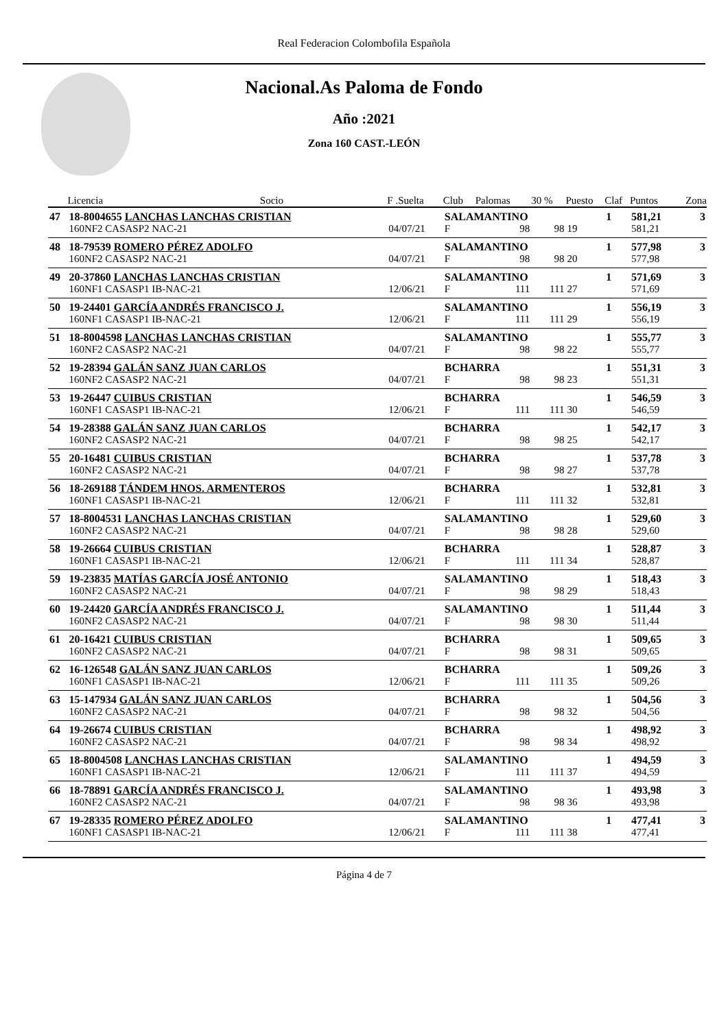Real Federacion Colombofila Española
Nacional.As Paloma de Fondo
Año :2021
Zona 160 CAST.-LEÓN
| | Licencia | Socio | F .Suelta | Club | Palomas | 30 % | Puesto | Claf | Puntos | Zona |
| --- | --- | --- | --- | --- | --- | --- | --- | --- | --- | --- |
| 47 | 18-8004655 LANCHAS LANCHAS CRISTIAN | | | SALAMANTINO | | | | 1 | 581,21 | 3 |
| | 160NF2 CASASP2 NAC-21 | | 04/07/21 | F | 98 | 98 | 19 | | 581,21 | |
| 48 | 18-79539 ROMERO PÉREZ ADOLFO | | | SALAMANTINO | | | | 1 | 577,98 | 3 |
| | 160NF2 CASASP2 NAC-21 | | 04/07/21 | F | 98 | 98 | 20 | | 577,98 | |
| 49 | 20-37860 LANCHAS LANCHAS CRISTIAN | | | SALAMANTINO | | | | 1 | 571,69 | 3 |
| | 160NF1 CASASP1 IB-NAC-21 | | 12/06/21 | F | 111 | 111 | 27 | | 571,69 | |
| 50 | 19-24401 GARCÍA ANDRÉS FRANCISCO J. | | | SALAMANTINO | | | | 1 | 556,19 | 3 |
| | 160NF1 CASASP1 IB-NAC-21 | | 12/06/21 | F | 111 | 111 | 29 | | 556,19 | |
| 51 | 18-8004598 LANCHAS LANCHAS CRISTIAN | | | SALAMANTINO | | | | 1 | 555,77 | 3 |
| | 160NF2 CASASP2 NAC-21 | | 04/07/21 | F | 98 | 98 | 22 | | 555,77 | |
| 52 | 19-28394 GALÁN SANZ JUAN CARLOS | | | BCHARRA | | | | 1 | 551,31 | 3 |
| | 160NF2 CASASP2 NAC-21 | | 04/07/21 | F | 98 | 98 | 23 | | 551,31 | |
| 53 | 19-26447 CUIBUS CRISTIAN | | | BCHARRA | | | | 1 | 546,59 | 3 |
| | 160NF1 CASASP1 IB-NAC-21 | | 12/06/21 | F | 111 | 111 | 30 | | 546,59 | |
| 54 | 19-28388 GALÁN SANZ JUAN CARLOS | | | BCHARRA | | | | 1 | 542,17 | 3 |
| | 160NF2 CASASP2 NAC-21 | | 04/07/21 | F | 98 | 98 | 25 | | 542,17 | |
| 55 | 20-16481 CUIBUS CRISTIAN | | | BCHARRA | | | | 1 | 537,78 | 3 |
| | 160NF2 CASASP2 NAC-21 | | 04/07/21 | F | 98 | 98 | 27 | | 537,78 | |
| 56 | 18-269188 TÁNDEM HNOS. ARMENTEROS | | | BCHARRA | | | | 1 | 532,81 | 3 |
| | 160NF1 CASASP1 IB-NAC-21 | | 12/06/21 | F | 111 | 111 | 32 | | 532,81 | |
| 57 | 18-8004531 LANCHAS LANCHAS CRISTIAN | | | SALAMANTINO | | | | 1 | 529,60 | 3 |
| | 160NF2 CASASP2 NAC-21 | | 04/07/21 | F | 98 | 98 | 28 | | 529,60 | |
| 58 | 19-26664 CUIBUS CRISTIAN | | | BCHARRA | | | | 1 | 528,87 | 3 |
| | 160NF1 CASASP1 IB-NAC-21 | | 12/06/21 | F | 111 | 111 | 34 | | 528,87 | |
| 59 | 19-23835 MATÍAS GARCÍA JOSÉ ANTONIO | | | SALAMANTINO | | | | 1 | 518,43 | 3 |
| | 160NF2 CASASP2 NAC-21 | | 04/07/21 | F | 98 | 98 | 29 | | 518,43 | |
| 60 | 19-24420 GARCÍA ANDRÉS FRANCISCO J. | | | SALAMANTINO | | | | 1 | 511,44 | 3 |
| | 160NF2 CASASP2 NAC-21 | | 04/07/21 | F | 98 | 98 | 30 | | 511,44 | |
| 61 | 20-16421 CUIBUS CRISTIAN | | | BCHARRA | | | | 1 | 509,65 | 3 |
| | 160NF2 CASASP2 NAC-21 | | 04/07/21 | F | 98 | 98 | 31 | | 509,65 | |
| 62 | 16-126548 GALÁN SANZ JUAN CARLOS | | | BCHARRA | | | | 1 | 509,26 | 3 |
| | 160NF1 CASASP1 IB-NAC-21 | | 12/06/21 | F | 111 | 111 | 35 | | 509,26 | |
| 63 | 15-147934 GALÁN SANZ JUAN CARLOS | | | BCHARRA | | | | 1 | 504,56 | 3 |
| | 160NF2 CASASP2 NAC-21 | | 04/07/21 | F | 98 | 98 | 32 | | 504,56 | |
| 64 | 19-26674 CUIBUS CRISTIAN | | | BCHARRA | | | | 1 | 498,92 | 3 |
| | 160NF2 CASASP2 NAC-21 | | 04/07/21 | F | 98 | 98 | 34 | | 498,92 | |
| 65 | 18-8004508 LANCHAS LANCHAS CRISTIAN | | | SALAMANTINO | | | | 1 | 494,59 | 3 |
| | 160NF1 CASASP1 IB-NAC-21 | | 12/06/21 | F | 111 | 111 | 37 | | 494,59 | |
| 66 | 18-78891 GARCÍA ANDRÉS FRANCISCO J. | | | SALAMANTINO | | | | 1 | 493,98 | 3 |
| | 160NF2 CASASP2 NAC-21 | | 04/07/21 | F | 98 | 98 | 36 | | 493,98 | |
| 67 | 19-28335 ROMERO PÉREZ ADOLFO | | | SALAMANTINO | | | | 1 | 477,41 | 3 |
| | 160NF1 CASASP1 IB-NAC-21 | | 12/06/21 | F | 111 | 111 | 38 | | 477,41 | |
Página 4 de 7